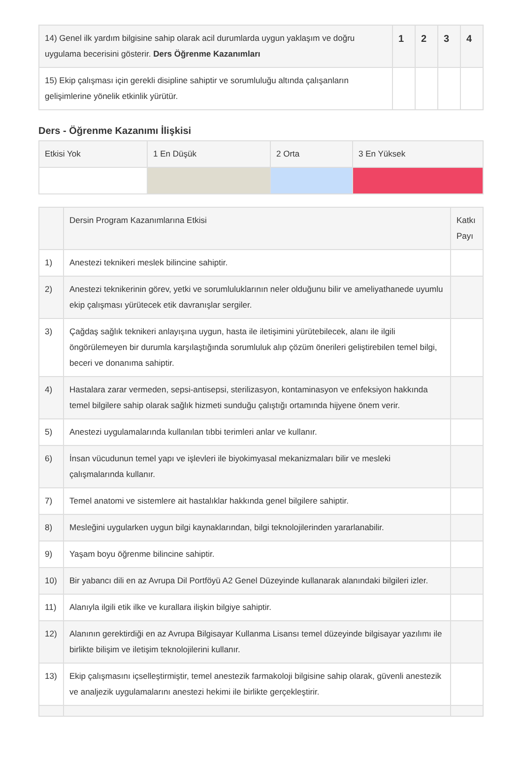| 14) Genel ilk yardım bilgisine sahip olarak acil durumlarda uygun yaklaşım ve doğru uygulama becerisini gösterir. Ders Öğrenme Kazanımları | 1 | 2 | 3 | 4 |
| 15) Ekip çalışması için gerekli disipline sahiptir ve sorumluluğu altında çalışanların gelişimlerine yönelik etkinlik yürütür. | | | | |
Ders - Öğrenme Kazanımı İlişkisi
| Etkisi Yok | 1 En Düşük | 2 Orta | 3 En Yüksek |
| | Dersin Program Kazanımlarına Etkisi | Katkı Payı |
| 1) | Anestezi teknikeri meslek bilincine sahiptir. | |
| 2) | Anestezi teknikerinin görev, yetki ve sorumluluklarının neler olduğunu bilir ve ameliyathanede uyumlu ekip çalışması yürütecek etik davranışlar sergiler. | |
| 3) | Çağdaş sağlık teknikeri anlayışına uygun, hasta ile iletişimini yürütebilecek, alanı ile ilgili öngörülemeyen bir durumla karşılaştığında sorumluluk alıp çözüm önerileri geliştirebilen temel bilgi, beceri ve donanıma sahiptir. | |
| 4) | Hastalara zarar vermeden, sepsi-antisepsi, sterilizasyon, kontaminasyon ve enfeksiyon hakkında temel bilgilere sahip olarak sağlık hizmeti sunduğu çalıştığı ortamında hijyene önem verir. | |
| 5) | Anestezi uygulamalarında kullanılan tıbbi terimleri anlar ve kullanır. | |
| 6) | İnsan vücudunun temel yapı ve işlevleri ile biyokimyasal mekanizmaları bilir ve mesleki çalışmalarında kullanır. | |
| 7) | Temel anatomi ve sistemlere ait hastalıklar hakkında genel bilgilere sahiptir. | |
| 8) | Mesleğini uygularken uygun bilgi kaynaklarından, bilgi teknolojilerinden yararlanabilir. | |
| 9) | Yaşam boyu öğrenme bilincine sahiptir. | |
| 10) | Bir yabancı dili en az Avrupa Dil Portföyü A2 Genel Düzeyinde kullanarak alanındaki bilgileri izler. | |
| 11) | Alanıyla ilgili etik ilke ve kurallara ilişkin bilgiye sahiptir. | |
| 12) | Alanının gerektirdiği en az Avrupa Bilgisayar Kullanma Lisansı temel düzeyinde bilgisayar yazılımı ile birlikte bilişim ve iletişim teknolojilerini kullanır. | |
| 13) | Ekip çalışmasını içselleştirmiştir, temel anestezik farmakoloji bilgisine sahip olarak, güvenli anestezik ve analjezik uygulamalarını anestezi hekimi ile birlikte gerçekleştirir. | |